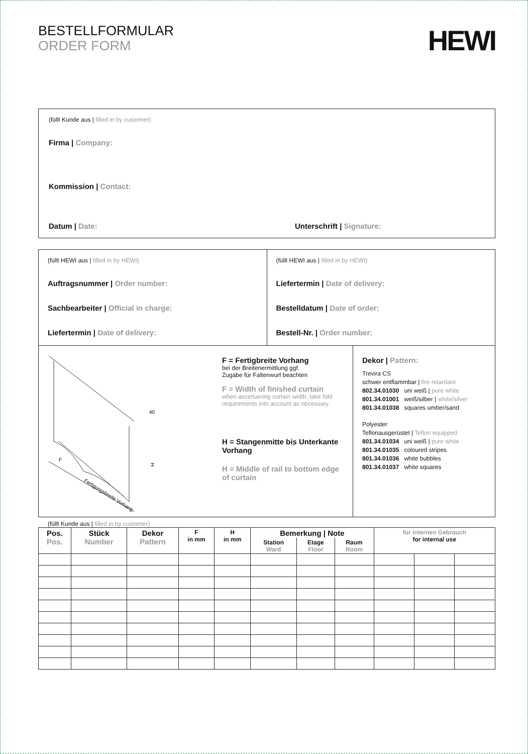BESTELLFORMULAR
ORDER FORM
HEWI
(füllt Kunde aus | filled in by customer)
Firma | Company:
Kommission | Contact:
Datum | Date: Unterschrift | Signature:
(füllt HEWI aus | filled in by HEWI)
Auftragsnummer | Order number:
Sachbearbeiter | Official in charge:
Liefertermin | Date of delivery:
(füllt HEWI aus | filled in by HEWI)
Liefertermin | Date of delivery:
Bestelldatum | Date of order:
Bestell-Nr. | Order number:
Fertigungsbreite Vorhang
H
40
F
F = Fertigbreite Vorhang
bei der Breitenermittlung ggf.
Zugabe für Faltenwurf beachten
F = Width of finished curtain
when ascertaining curtain width, take fold requirements into account as necessary
H = Stangenmitte bis Unterkante Vorhang
H = Middle of rail to bottom edge of curtain
Dekor | Pattern:
Trevira CS
schwer entflammbar | fire retardant
802.34.01030 uni weiß | pure white
801.34.01001 weiß/silber | white/silver
801.34.01038 squares umber/sand
Polyester
Teflonausgerüstet | Teflon equipped
801.34.01034 uni weiß | pure white
801.34.01035 coloured stripes
801.34.01036 white bubbles
801.34.01037 white squares
(füllt Kunde aus | filled in by customer)
| Pos. Pos. | Stück Number | Dekor Pattern | F in mm | H in mm | Bemerkung / Note | | | für internen Gebrauch for internal use | | |
| --- | --- | --- | --- | --- | --- | --- | --- | --- | --- | --- |
| | | | | | Station Ward | Etage Floor | Raum Room | | | |